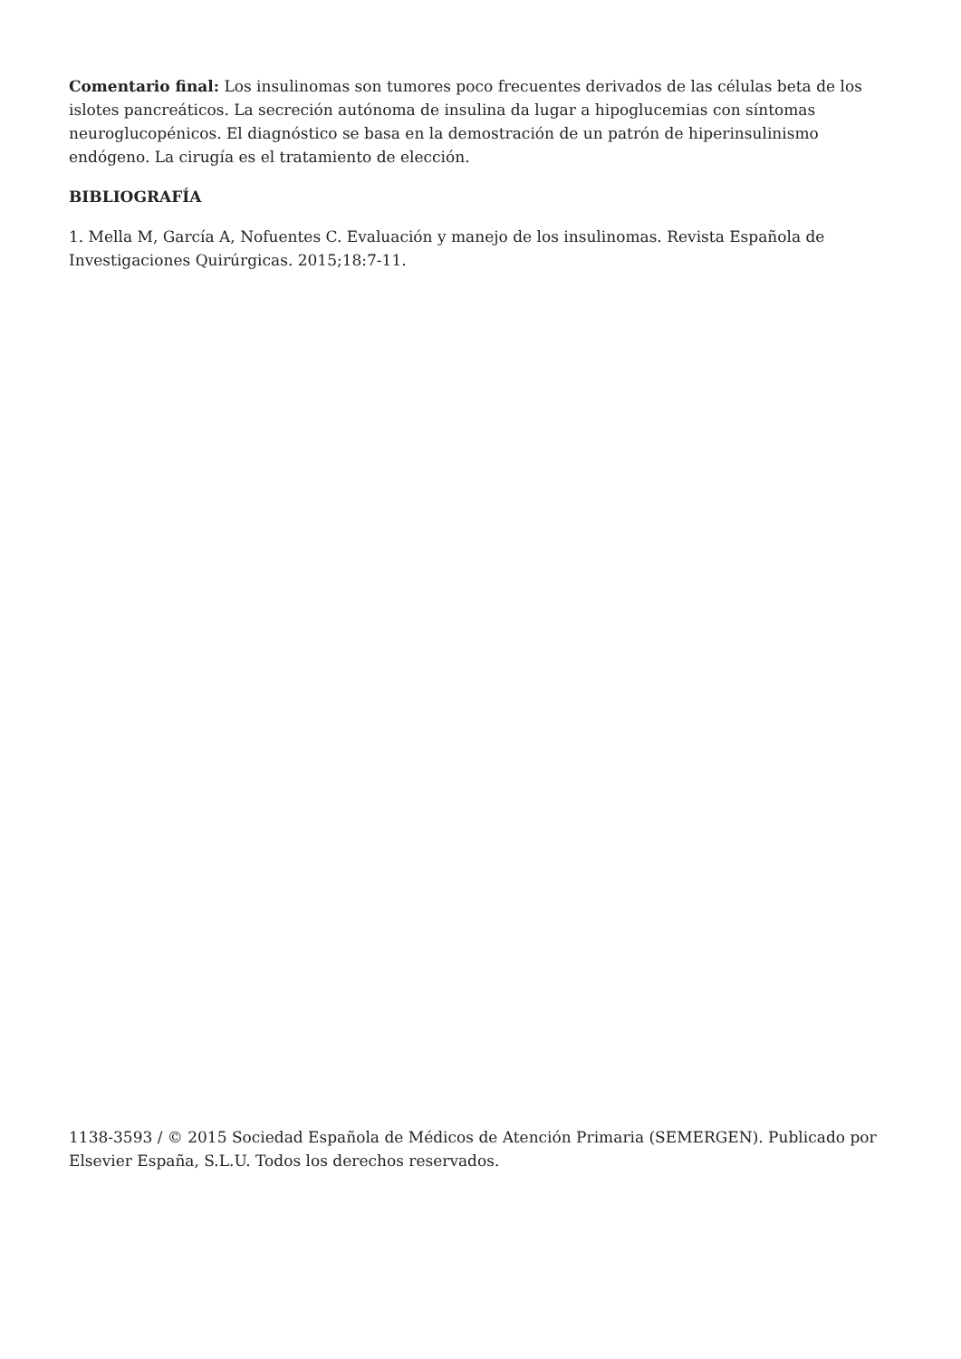Comentario final: Los insulinomas son tumores poco frecuentes derivados de las células beta de los islotes pancreáticos. La secreción autónoma de insulina da lugar a hipoglucemias con síntomas neuroglucopénicos. El diagnóstico se basa en la demostración de un patrón de hiperinsulinismo endógeno. La cirugía es el tratamiento de elección.
BIBLIOGRAFÍA
1. Mella M, García A, Nofuentes C. Evaluación y manejo de los insulinomas. Revista Española de Investigaciones Quirúrgicas. 2015;18:7-11.
1138-3593 / © 2015 Sociedad Española de Médicos de Atención Primaria (SEMERGEN). Publicado por Elsevier España, S.L.U. Todos los derechos reservados.